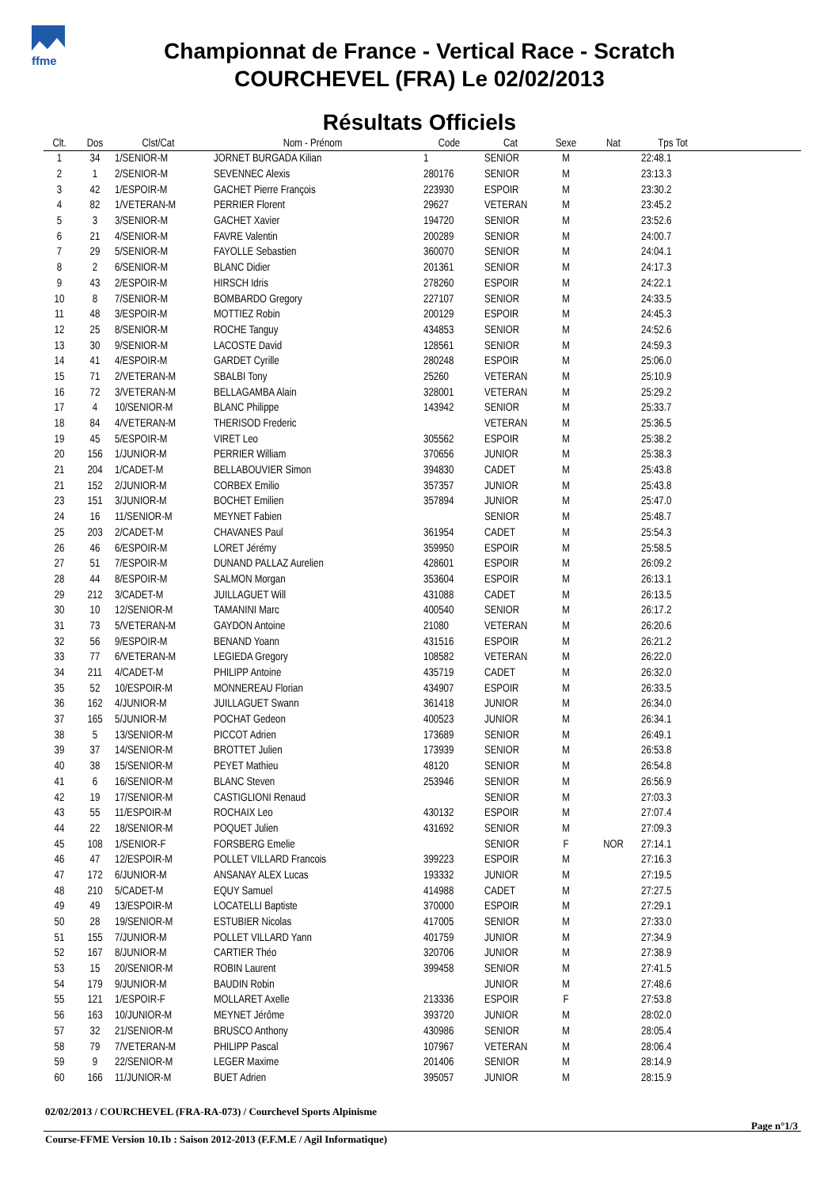ffme
Championnat de France - Vertical Race - Scratch
COURCHEVEL (FRA) Le 02/02/2013
Résultats Officiels
| Clt. | Dos | Clst/Cat | Nom - Prénom | Code | Cat | Sexe | Nat | Tps Tot |
| --- | --- | --- | --- | --- | --- | --- | --- | --- |
| 1 | 34 | 1/SENIOR-M | JORNET BURGADA Kilian | 1 | SENIOR | M | | 22:48.1 |
| 2 | 1 | 2/SENIOR-M | SEVENNEC Alexis | 280176 | SENIOR | M | | 23:13.3 |
| 3 | 42 | 1/ESPOIR-M | GACHET Pierre François | 223930 | ESPOIR | M | | 23:30.2 |
| 4 | 82 | 1/VETERAN-M | PERRIER Florent | 29627 | VETERAN | M | | 23:45.2 |
| 5 | 3 | 3/SENIOR-M | GACHET Xavier | 194720 | SENIOR | M | | 23:52.6 |
| 6 | 21 | 4/SENIOR-M | FAVRE Valentin | 200289 | SENIOR | M | | 24:00.7 |
| 7 | 29 | 5/SENIOR-M | FAYOLLE Sebastien | 360070 | SENIOR | M | | 24:04.1 |
| 8 | 2 | 6/SENIOR-M | BLANC Didier | 201361 | SENIOR | M | | 24:17.3 |
| 9 | 43 | 2/ESPOIR-M | HIRSCH Idris | 278260 | ESPOIR | M | | 24:22.1 |
| 10 | 8 | 7/SENIOR-M | BOMBARDO Gregory | 227107 | SENIOR | M | | 24:33.5 |
| 11 | 48 | 3/ESPOIR-M | MOTTIEZ Robin | 200129 | ESPOIR | M | | 24:45.3 |
| 12 | 25 | 8/SENIOR-M | ROCHE Tanguy | 434853 | SENIOR | M | | 24:52.6 |
| 13 | 30 | 9/SENIOR-M | LACOSTE David | 128561 | SENIOR | M | | 24:59.3 |
| 14 | 41 | 4/ESPOIR-M | GARDET Cyrille | 280248 | ESPOIR | M | | 25:06.0 |
| 15 | 71 | 2/VETERAN-M | SBALBI Tony | 25260 | VETERAN | M | | 25:10.9 |
| 16 | 72 | 3/VETERAN-M | BELLAGAMBA Alain | 328001 | VETERAN | M | | 25:29.2 |
| 17 | 4 | 10/SENIOR-M | BLANC Philippe | 143942 | SENIOR | M | | 25:33.7 |
| 18 | 84 | 4/VETERAN-M | THERISOD Frederic | | VETERAN | M | | 25:36.5 |
| 19 | 45 | 5/ESPOIR-M | VIRET Leo | 305562 | ESPOIR | M | | 25:38.2 |
| 20 | 156 | 1/JUNIOR-M | PERRIER William | 370656 | JUNIOR | M | | 25:38.3 |
| 21 | 204 | 1/CADET-M | BELLABOUVIER Simon | 394830 | CADET | M | | 25:43.8 |
| 21 | 152 | 2/JUNIOR-M | CORBEX Emilio | 357357 | JUNIOR | M | | 25:43.8 |
| 23 | 151 | 3/JUNIOR-M | BOCHET Emilien | 357894 | JUNIOR | M | | 25:47.0 |
| 24 | 16 | 11/SENIOR-M | MEYNET Fabien | | SENIOR | M | | 25:48.7 |
| 25 | 203 | 2/CADET-M | CHAVANES Paul | 361954 | CADET | M | | 25:54.3 |
| 26 | 46 | 6/ESPOIR-M | LORET Jérémy | 359950 | ESPOIR | M | | 25:58.5 |
| 27 | 51 | 7/ESPOIR-M | DUNAND PALLAZ Aurelien | 428601 | ESPOIR | M | | 26:09.2 |
| 28 | 44 | 8/ESPOIR-M | SALMON Morgan | 353604 | ESPOIR | M | | 26:13.1 |
| 29 | 212 | 3/CADET-M | JUILLAGUET Will | 431088 | CADET | M | | 26:13.5 |
| 30 | 10 | 12/SENIOR-M | TAMANINI Marc | 400540 | SENIOR | M | | 26:17.2 |
| 31 | 73 | 5/VETERAN-M | GAYDON Antoine | 21080 | VETERAN | M | | 26:20.6 |
| 32 | 56 | 9/ESPOIR-M | BENAND Yoann | 431516 | ESPOIR | M | | 26:21.2 |
| 33 | 77 | 6/VETERAN-M | LEGIEDA Gregory | 108582 | VETERAN | M | | 26:22.0 |
| 34 | 211 | 4/CADET-M | PHILIPP Antoine | 435719 | CADET | M | | 26:32.0 |
| 35 | 52 | 10/ESPOIR-M | MONNEREAU Florian | 434907 | ESPOIR | M | | 26:33.5 |
| 36 | 162 | 4/JUNIOR-M | JUILLAGUET Swann | 361418 | JUNIOR | M | | 26:34.0 |
| 37 | 165 | 5/JUNIOR-M | POCHAT Gedeon | 400523 | JUNIOR | M | | 26:34.1 |
| 38 | 5 | 13/SENIOR-M | PICCOT Adrien | 173689 | SENIOR | M | | 26:49.1 |
| 39 | 37 | 14/SENIOR-M | BROTTET Julien | 173939 | SENIOR | M | | 26:53.8 |
| 40 | 38 | 15/SENIOR-M | PEYET Mathieu | 48120 | SENIOR | M | | 26:54.8 |
| 41 | 6 | 16/SENIOR-M | BLANC Steven | 253946 | SENIOR | M | | 26:56.9 |
| 42 | 19 | 17/SENIOR-M | CASTIGLIONI Renaud | | SENIOR | M | | 27:03.3 |
| 43 | 55 | 11/ESPOIR-M | ROCHAIX Leo | 430132 | ESPOIR | M | | 27:07.4 |
| 44 | 22 | 18/SENIOR-M | POQUET Julien | 431692 | SENIOR | M | | 27:09.3 |
| 45 | 108 | 1/SENIOR-F | FORSBERG Emelie | | SENIOR | F | NOR | 27:14.1 |
| 46 | 47 | 12/ESPOIR-M | POLLET VILLARD Francois | 399223 | ESPOIR | M | | 27:16.3 |
| 47 | 172 | 6/JUNIOR-M | ANSANAY ALEX Lucas | 193332 | JUNIOR | M | | 27:19.5 |
| 48 | 210 | 5/CADET-M | EQUY Samuel | 414988 | CADET | M | | 27:27.5 |
| 49 | 49 | 13/ESPOIR-M | LOCATELLI Baptiste | 370000 | ESPOIR | M | | 27:29.1 |
| 50 | 28 | 19/SENIOR-M | ESTUBIER Nicolas | 417005 | SENIOR | M | | 27:33.0 |
| 51 | 155 | 7/JUNIOR-M | POLLET VILLARD Yann | 401759 | JUNIOR | M | | 27:34.9 |
| 52 | 167 | 8/JUNIOR-M | CARTIER Théo | 320706 | JUNIOR | M | | 27:38.9 |
| 53 | 15 | 20/SENIOR-M | ROBIN Laurent | 399458 | SENIOR | M | | 27:41.5 |
| 54 | 179 | 9/JUNIOR-M | BAUDIN Robin | | JUNIOR | M | | 27:48.6 |
| 55 | 121 | 1/ESPOIR-F | MOLLARET Axelle | 213336 | ESPOIR | F | | 27:53.8 |
| 56 | 163 | 10/JUNIOR-M | MEYNET Jérôme | 393720 | JUNIOR | M | | 28:02.0 |
| 57 | 32 | 21/SENIOR-M | BRUSCO Anthony | 430986 | SENIOR | M | | 28:05.4 |
| 58 | 79 | 7/VETERAN-M | PHILIPP Pascal | 107967 | VETERAN | M | | 28:06.4 |
| 59 | 9 | 22/SENIOR-M | LEGER Maxime | 201406 | SENIOR | M | | 28:14.9 |
| 60 | 166 | 11/JUNIOR-M | BUET Adrien | 395057 | JUNIOR | M | | 28:15.9 |
02/02/2013 / COURCHEVEL (FRA-RA-073) / Courchevel Sports Alpinisme
Page n°1/3
Course-FFME Version 10.1b : Saison 2012-2013 (F.F.M.E / Agil Informatique)